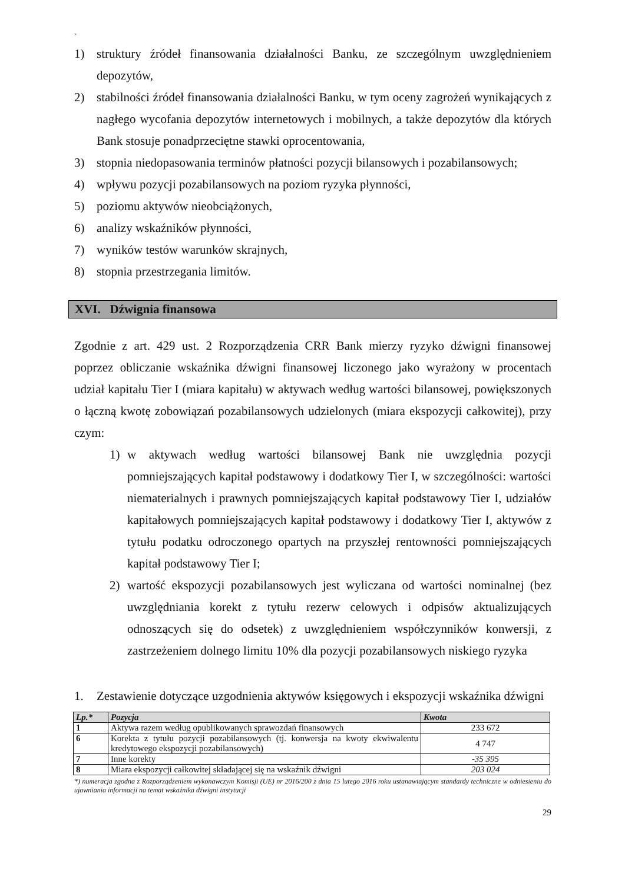`
1) struktury źródeł finansowania działalności Banku, ze szczególnym uwzględnieniem depozytów,
2) stabilności źródeł finansowania działalności Banku, w tym oceny zagrożeń wynikających z nagłego wycofania depozytów internetowych i mobilnych, a także depozytów dla których Bank stosuje ponadprzeciętne stawki oprocentowania,
3) stopnia niedopasowania terminów płatności pozycji bilansowych i pozabilansowych;
4) wpływu pozycji pozabilansowych na poziom ryzyka płynności,
5) poziomu aktywów nieobciążonych,
6) analizy wskaźników płynności,
7) wyników testów warunków skrajnych,
8) stopnia przestrzegania limitów.
XVI. Dźwignia finansowa
Zgodnie z art. 429 ust. 2 Rozporządzenia CRR Bank mierzy ryzyko dźwigni finansowej poprzez obliczanie wskaźnika dźwigni finansowej liczonego jako wyrażony w procentach udział kapitału Tier I (miara kapitału) w aktywach według wartości bilansowej, powiększonych o łączną kwotę zobowiązań pozabilansowych udzielonych (miara ekspozycji całkowitej), przy czym:
1) w aktywach według wartości bilansowej Bank nie uwzględnia pozycji pomniejszających kapitał podstawowy i dodatkowy Tier I, w szczególności: wartości niematerialnych i prawnych pomniejszających kapitał podstawowy Tier I, udziałów kapitałowych pomniejszających kapitał podstawowy i dodatkowy Tier I, aktywów z tytułu podatku odroczonego opartych na przyszłej rentowności pomniejszających kapitał podstawowy Tier I;
2) wartość ekspozycji pozabilansowych jest wyliczana od wartości nominalnej (bez uwzględniania korekt z tytułu rezerw celowych i odpisów aktualizujących odnoszących się do odsetek) z uwzględnieniem współczynników konwersji, z zastrzeżeniem dolnego limitu 10% dla pozycji pozabilansowych niskiego ryzyka
1. Zestawienie dotyczące uzgodnienia aktywów księgowych i ekspozycji wskaźnika dźwigni
| Lp.* | Pozycja | Kwota |
| --- | --- | --- |
| 1 | Aktywa razem według opublikowanych sprawozdań finansowych | 233 672 |
| 6 | Korekta z tytułu pozycji pozabilansowych (tj. konwersja na kwoty ekwiwalentu kredytowego ekspozycji pozabilansowych) | 4 747 |
| 7 | Inne korekty | -35 395 |
| 8 | Miara ekspozycji całkowitej składającej się na wskaźnik dźwigni | 203 024 |
*) numeracja zgodna z Rozporządzeniem wykonawczym Komisji (UE) nr 2016/200 z dnia 15 lutego 2016 roku ustanawiającym standardy techniczne w odniesieniu do ujawniania informacji na temat wskaźnika dźwigni instytucji
29